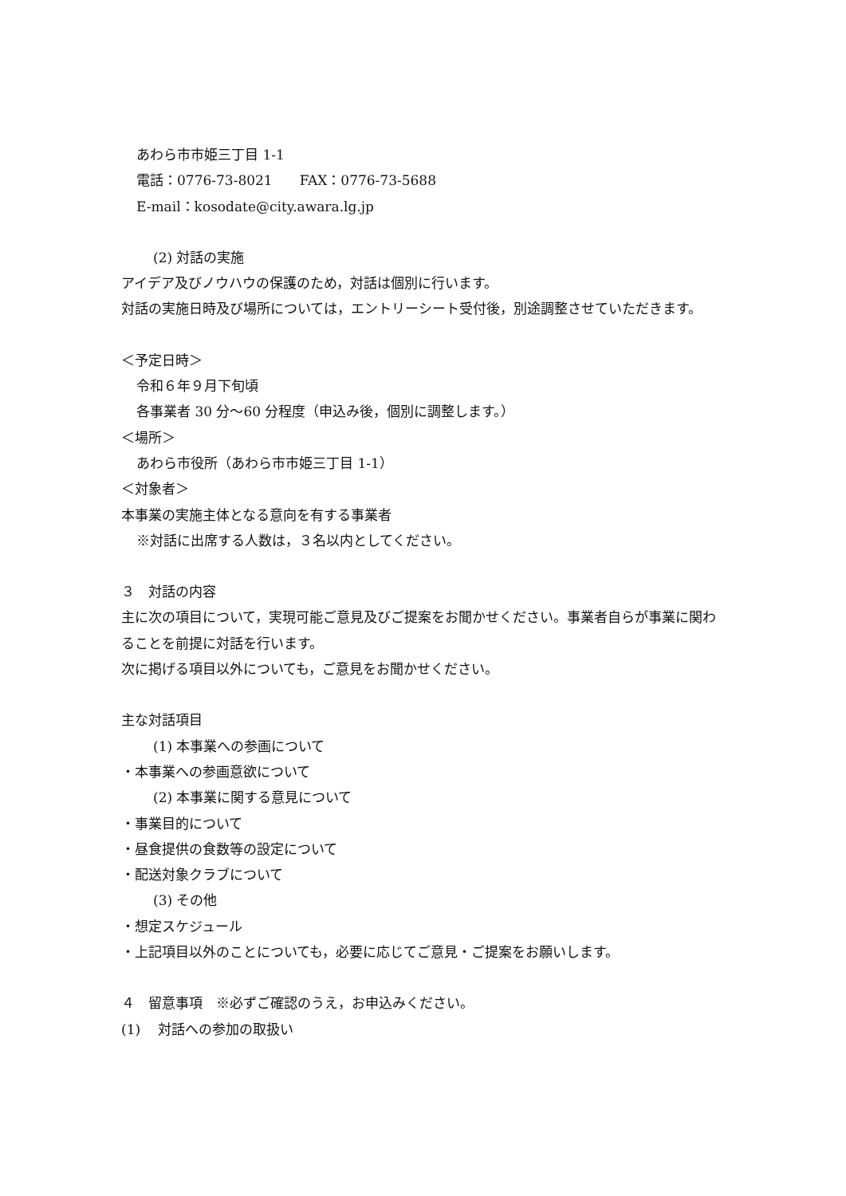あわら市市姫三丁目 1-1
電話：0776-73-8021　　FAX：0776-73-5688
E-mail：kosodate@city.awara.lg.jp
(2) 対話の実施
アイデア及びノウハウの保護のため，対話は個別に行います。
対話の実施日時及び場所については，エントリーシート受付後，別途調整させていただきます。
＜予定日時＞
令和６年９月下旬頃
各事業者 30 分～60 分程度（申込み後，個別に調整します。）
＜場所＞
あわら市役所（あわら市市姫三丁目 1-1）
＜対象者＞
本事業の実施主体となる意向を有する事業者
※対話に出席する人数は，３名以内としてください。
３　対話の内容
主に次の項目について，実現可能ご意見及びご提案をお聞かせください。事業者自らが事業に関わることを前提に対話を行います。
次に掲げる項目以外についても，ご意見をお聞かせください。
主な対話項目
(1) 本事業への参画について
・本事業への参画意欲について
(2) 本事業に関する意見について
・事業目的について
・昼食提供の食数等の設定について
・配送対象クラブについて
(3) その他
・想定スケジュール
・上記項目以外のことについても，必要に応じてご意見・ご提案をお願いします。
４　留意事項　※必ずご確認のうえ，お申込みください。
(1)　 対話への参加の取扱い